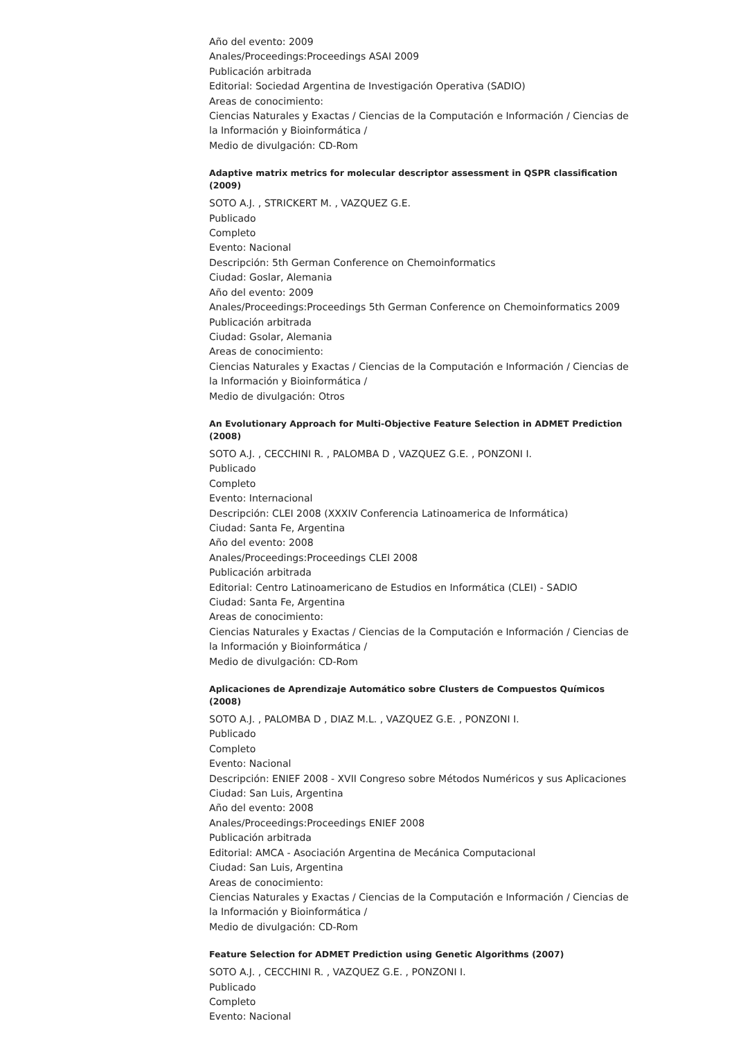Año del evento: 2009
Anales/Proceedings:Proceedings ASAI 2009
Publicación arbitrada
Editorial: Sociedad Argentina de Investigación Operativa (SADIO)
Areas de conocimiento:
Ciencias Naturales y Exactas / Ciencias de la Computación e Información / Ciencias de la Información y Bioinformática /
Medio de divulgación: CD-Rom
Adaptive matrix metrics for molecular descriptor assessment in QSPR classification (2009)
SOTO A.J. , STRICKERT M. , VAZQUEZ G.E.
Publicado
Completo
Evento: Nacional
Descripción: 5th German Conference on Chemoinformatics
Ciudad: Goslar, Alemania
Año del evento: 2009
Anales/Proceedings:Proceedings 5th German Conference on Chemoinformatics 2009
Publicación arbitrada
Ciudad: Gsolar, Alemania
Areas de conocimiento:
Ciencias Naturales y Exactas / Ciencias de la Computación e Información / Ciencias de la Información y Bioinformática /
Medio de divulgación: Otros
An Evolutionary Approach for Multi-Objective Feature Selection in ADMET Prediction (2008)
SOTO A.J. , CECCHINI R. , PALOMBA D , VAZQUEZ G.E. , PONZONI I.
Publicado
Completo
Evento: Internacional
Descripción: CLEI 2008 (XXXIV Conferencia Latinoamerica de Informática)
Ciudad: Santa Fe, Argentina
Año del evento: 2008
Anales/Proceedings:Proceedings CLEI 2008
Publicación arbitrada
Editorial: Centro Latinoamericano de Estudios en Informática (CLEI) - SADIO
Ciudad: Santa Fe, Argentina
Areas de conocimiento:
Ciencias Naturales y Exactas / Ciencias de la Computación e Información / Ciencias de la Información y Bioinformática /
Medio de divulgación: CD-Rom
Aplicaciones de Aprendizaje Automático sobre Clusters de Compuestos Químicos (2008)
SOTO A.J. , PALOMBA D , DIAZ M.L. , VAZQUEZ G.E. , PONZONI I.
Publicado
Completo
Evento: Nacional
Descripción: ENIEF 2008 - XVII Congreso sobre Métodos Numéricos y sus Aplicaciones
Ciudad: San Luis, Argentina
Año del evento: 2008
Anales/Proceedings:Proceedings ENIEF 2008
Publicación arbitrada
Editorial: AMCA - Asociación Argentina de Mecánica Computacional
Ciudad: San Luis, Argentina
Areas de conocimiento:
Ciencias Naturales y Exactas / Ciencias de la Computación e Información / Ciencias de la Información y Bioinformática /
Medio de divulgación: CD-Rom
Feature Selection for ADMET Prediction using Genetic Algorithms (2007)
SOTO A.J. , CECCHINI R. , VAZQUEZ G.E. , PONZONI I.
Publicado
Completo
Evento: Nacional